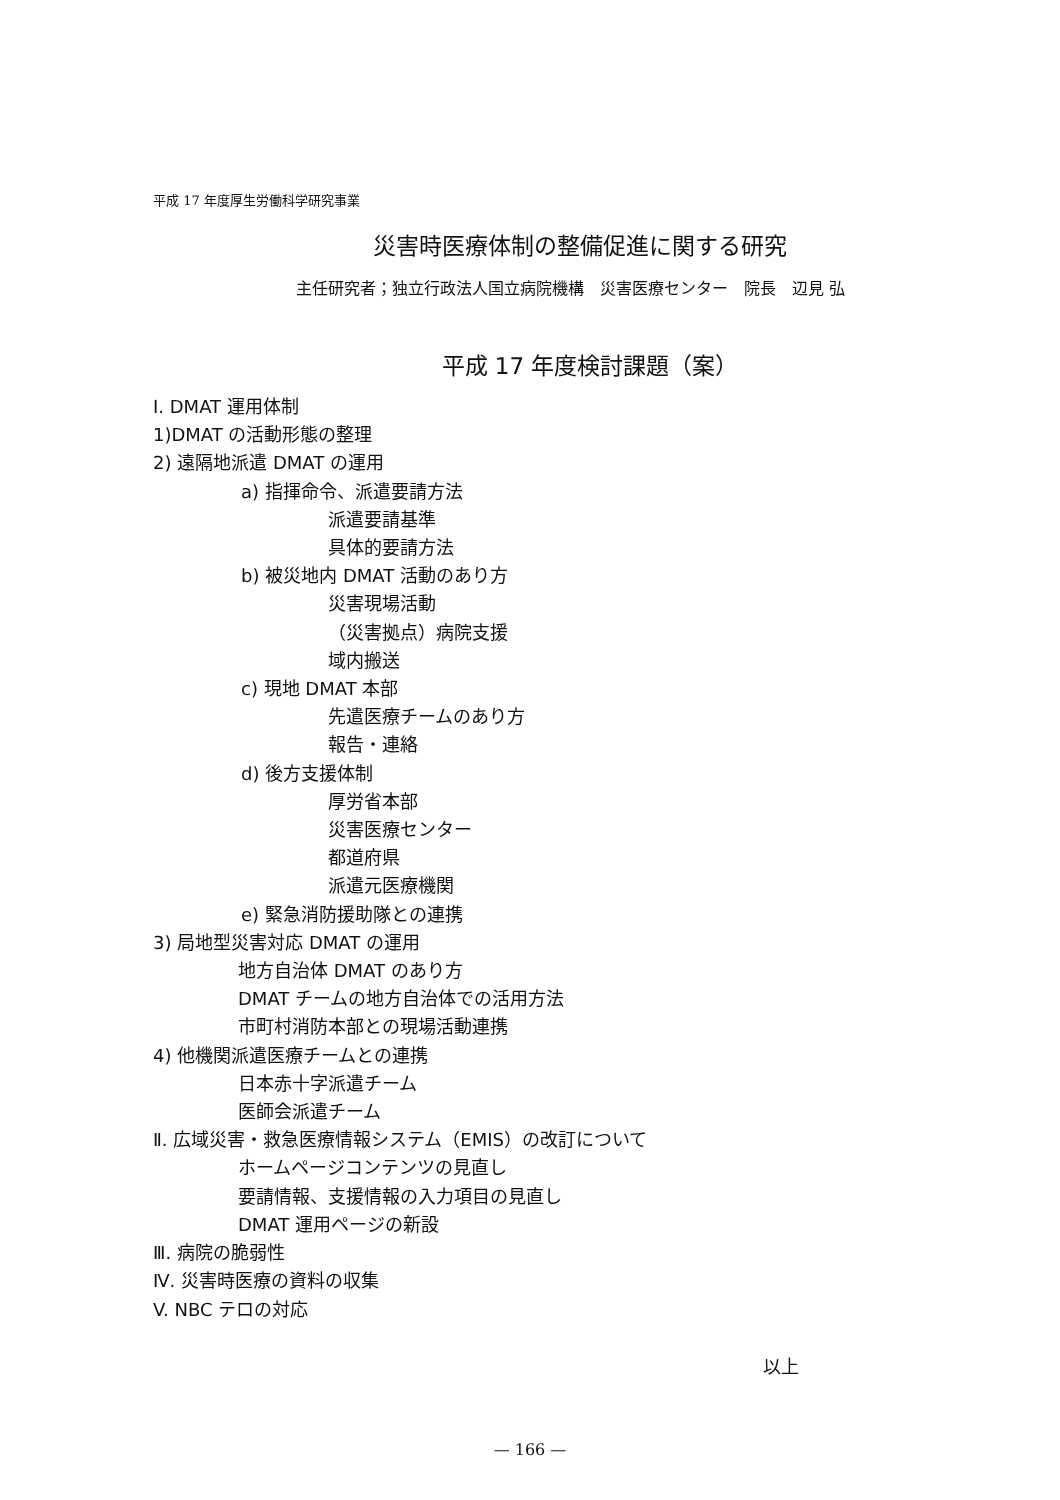平成 17 年度厚生労働科学研究事業
災害時医療体制の整備促進に関する研究
主任研究者；独立行政法人国立病院機構　災害医療センター　院長　辺見 弘
平成 17 年度検討課題（案）
Ⅰ. DMAT 運用体制
1)DMAT の活動形態の整理
2) 遠隔地派遣 DMAT の運用
a) 指揮命令、派遣要請方法
派遣要請基準
具体的要請方法
b) 被災地内 DMAT 活動のあり方
災害現場活動
（災害拠点）病院支援
域内搬送
c) 現地 DMAT 本部
先遣医療チームのあり方
報告・連絡
d) 後方支援体制
厚労省本部
災害医療センター
都道府県
派遣元医療機関
e) 緊急消防援助隊との連携
3) 局地型災害対応 DMAT の運用
地方自治体 DMAT のあり方
DMAT チームの地方自治体での活用方法
市町村消防本部との現場活動連携
4) 他機関派遣医療チームとの連携
日本赤十字派遣チーム
医師会派遣チーム
Ⅱ. 広域災害・救急医療情報システム（EMIS）の改訂について
ホームページコンテンツの見直し
要請情報、支援情報の入力項目の見直し
DMAT 運用ページの新設
Ⅲ. 病院の脆弱性
Ⅳ. 災害時医療の資料の収集
V. NBC テロの対応
以上
— 166 —